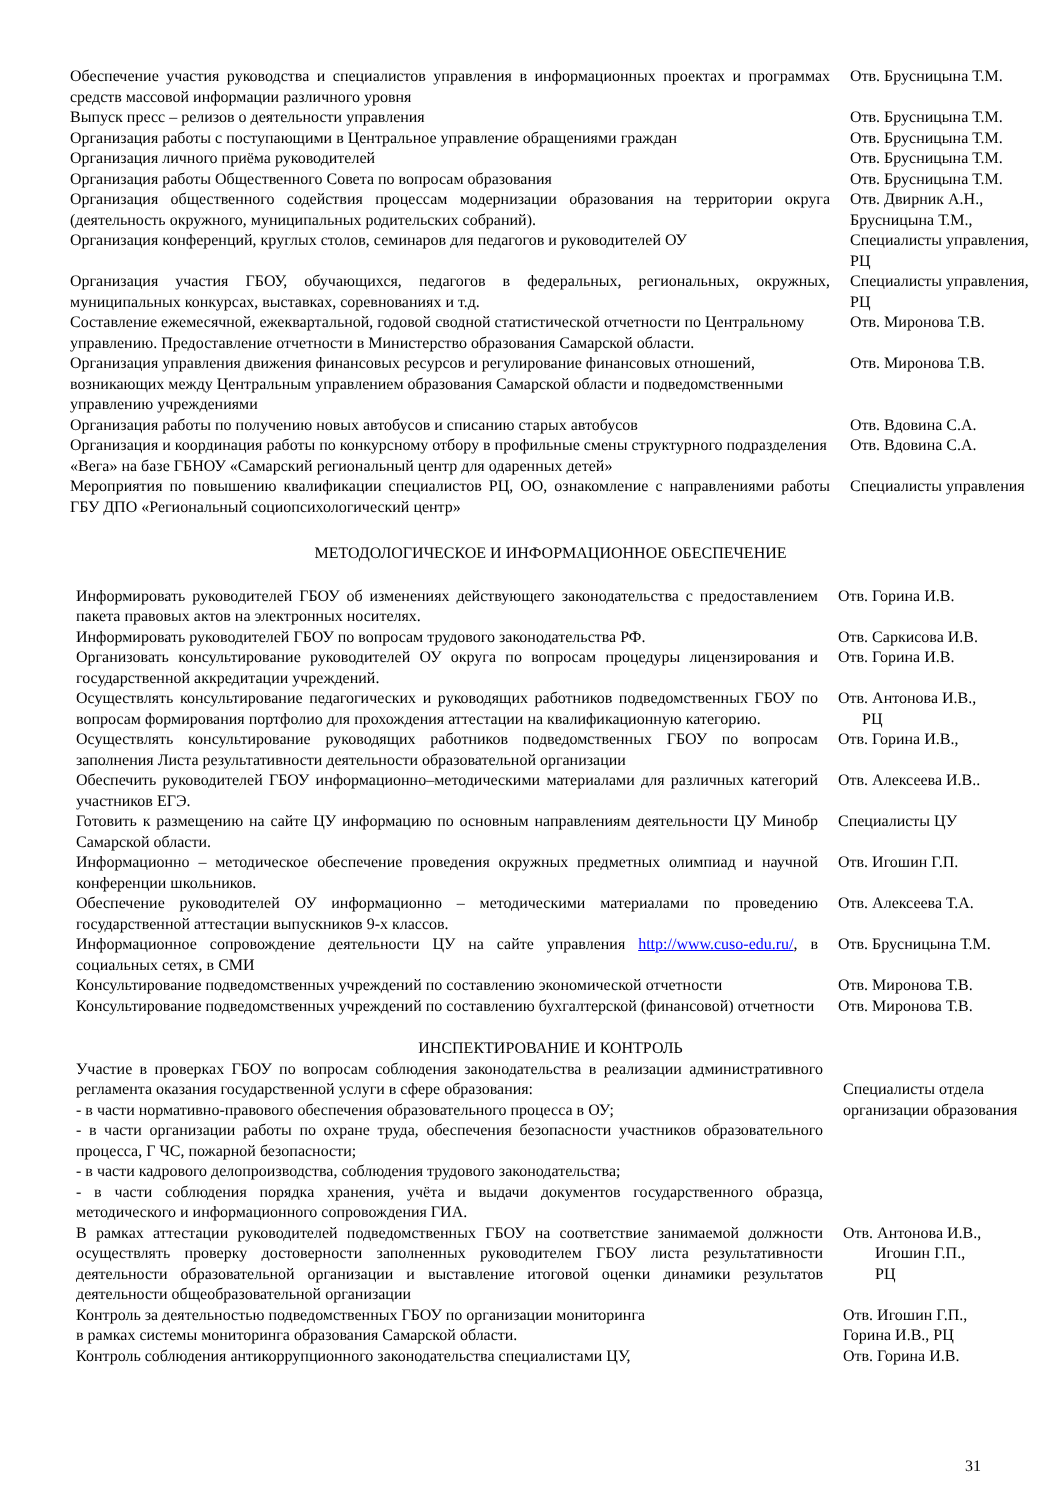| Обеспечение участия руководства и специалистов управления в информационных проектах и программах средств массовой информации различного уровня | Отв. Брусницына Т.М. |
| Выпуск пресс – релизов о деятельности управления | Отв. Брусницына Т.М. |
| Организация работы с поступающими в Центральное управление обращениями граждан | Отв. Брусницына Т.М. |
| Организация личного приёма руководителей | Отв. Брусницына Т.М. |
| Организация работы Общественного Совета по вопросам образования | Отв. Брусницына Т.М. |
| Организация общественного содействия процессам модернизации образования на территории округа (деятельность окружного, муниципальных родительских собраний). | Отв. Двирник А.Н., Брусницына Т.М., |
| Организация конференций, круглых столов, семинаров для педагогов и руководителей ОУ | Специалисты управления, РЦ |
| Организация участия ГБОУ, обучающихся, педагогов в федеральных, региональных, окружных, муниципальных конкурсах, выставках, соревнованиях и т.д. | Специалисты управления, РЦ |
| Составление ежемесячной, ежеквартальной, годовой сводной статистической отчетности по Центральному управлению. Предоставление отчетности в Министерство образования Самарской области. | Отв. Миронова Т.В. |
| Организация управления движения финансовых ресурсов и регулирование финансовых отношений, возникающих между Центральным управлением образования Самарской области и подведомственными управлению учреждениями | Отв. Миронова Т.В. |
| Организация работы по получению новых автобусов и списанию старых автобусов | Отв. Вдовина С.А. |
| Организация и координация работы по конкурсному отбору в профильные смены структурного подразделения «Вега» на базе ГБНОУ «Самарский региональный центр для одаренных детей» | Отв. Вдовина С.А. |
| Мероприятия по повышению квалификации специалистов РЦ, ОО, ознакомление с направлениями работы ГБУ ДПО «Региональный социопсихологический центр» | Специалисты управления |
МЕТОДОЛОГИЧЕСКОЕ И ИНФОРМАЦИОННОЕ ОБЕСПЕЧЕНИЕ
| Информировать руководителей ГБОУ об изменениях действующего законодательства с предоставлением пакета правовых актов на электронных носителях. | Отв. Горина И.В. |
| Информировать руководителей ГБОУ по вопросам трудового законодательства РФ. | Отв. Саркисова И.В. |
| Организовать консультирование руководителей ОУ округа по вопросам процедуры лицензирования и государственной аккредитации учреждений. | Отв. Горина И.В. |
| Осуществлять консультирование педагогических и руководящих работников подведомственных ГБОУ по вопросам формирования портфолио для прохождения аттестации на квалификационную категорию. | Отв. Антонова И.В., РЦ |
| Осуществлять консультирование руководящих работников подведомственных ГБОУ по вопросам заполнения Листа результативности деятельности образовательной организации | Отв. Горина И.В., |
| Обеспечить руководителей ГБОУ информационно–методическими материалами для различных категорий участников ЕГЭ. | Отв. Алексеева И.В.. |
| Готовить к размещению на сайте ЦУ информацию по основным направлениям деятельности ЦУ Минобр Самарской области. | Специалисты ЦУ |
| Информационно – методическое обеспечение проведения окружных предметных олимпиад и научной конференции школьников. | Отв. Игошин Г.П. |
| Обеспечение руководителей ОУ информационно – методическими материалами по проведению государственной аттестации выпускников 9-х классов. | Отв. Алексеева Т.А. |
| Информационное сопровождение деятельности ЦУ на сайте управления http://www.cuso-edu.ru/ , в социальных сетях, в СМИ | Отв. Брусницына Т.М. |
| Консультирование подведомственных учреждений по составлению экономической отчетности | Отв. Миронова Т.В. |
| Консультирование подведомственных учреждений по составлению бухгалтерской (финансовой) отчетности | Отв. Миронова Т.В. |
ИНСПЕКТИРОВАНИЕ И КОНТРОЛЬ
| Участие в проверках ГБОУ по вопросам соблюдения законодательства в реализации административного регламента оказания государственной услуги в сфере образования: - в части нормативно-правового обеспечения образовательного процесса в ОУ; - в части организации работы по охране труда, обеспечения безопасности участников образовательного процесса, Г ЧС, пожарной безопасности; - в части кадрового делопроизводства, соблюдения трудового законодательства; - в части соблюдения порядка хранения, учёта и выдачи документов государственного образца, методического и информационного сопровождения ГИА. | Специалисты отдела организации образования |
| В рамках аттестации руководителей подведомственных ГБОУ на соответствие занимаемой должности осуществлять проверку достоверности заполненных руководителем ГБОУ листа результативности деятельности образовательной организации и выставление итоговой оценки динамики результатов деятельности общеобразовательной организации | Отв. Антонова И.В., Игошин Г.П., РЦ |
| Контроль за деятельностью подведомственных ГБОУ по организации мониторинга в рамках системы мониторинга образования Самарской области. | Отв. Игошин Г.П., Горина И.В., РЦ |
| Контроль соблюдения антикоррупционного законодательства специалистами ЦУ, | Отв. Горина И.В. |
31